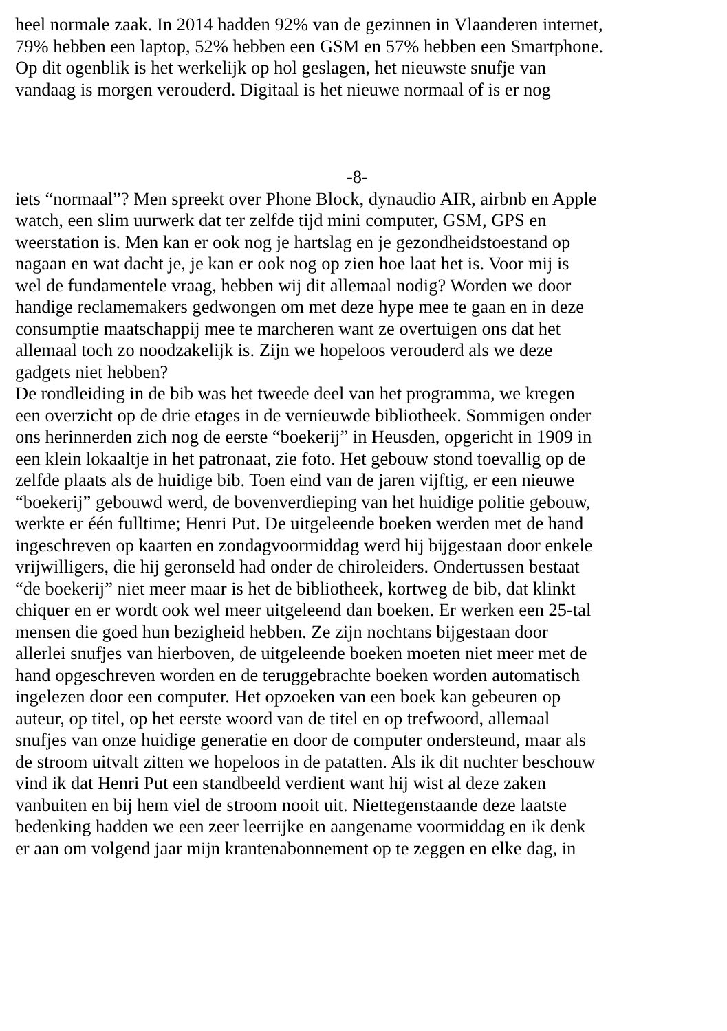heel normale zaak. In 2014 hadden 92% van de gezinnen in Vlaanderen internet,
79% hebben een laptop, 52% hebben een GSM en 57% hebben een Smartphone.
Op dit ogenblik is het werkelijk op hol geslagen, het nieuwste snufje van
vandaag is morgen verouderd. Digitaal is het nieuwe normaal of is er nog
-8-
iets “normaal”? Men spreekt over Phone Block, dynaudio AIR, airbnb en Apple
watch, een slim uurwerk dat ter zelfde tijd mini computer, GSM, GPS en
weerstation is. Men kan er ook nog je hartslag en je gezondheidstoestand op
nagaan en wat dacht je, je kan er ook nog op zien hoe laat het is. Voor mij is
wel de fundamentele vraag, hebben wij dit allemaal nodig? Worden we door
handige reclamemakers gedwongen om met deze hype mee te gaan en in deze
consumptie maatschappij mee te marcheren want ze overtuigen ons dat het
allemaal toch zo noodzakelijk is. Zijn we hopeloos verouderd als we deze
gadgets niet hebben?
De rondleiding in de bib was het tweede deel van het programma, we kregen
een overzicht op de drie etages in de vernieuwde bibliotheek. Sommigen onder
ons herinnerden zich nog de eerste “boekerij” in Heusden, opgericht in 1909 in
een klein lokaaltje in het patronaat, zie foto. Het gebouw stond toevallig op de
zelfde plaats als de huidige bib. Toen eind van de jaren vijftig, er een nieuwe
“boekerij” gebouwd werd, de bovenverdieping van het huidige politie gebouw,
werkte er één fulltime; Henri Put. De uitgeleende boeken werden met de hand
ingeschreven op kaarten en zondagvoormiddag werd hij bijgestaan door enkele
vrijwilligers, die hij geronseld had onder de chiroleiders. Ondertussen bestaat
“de boekerij” niet meer maar is het de bibliotheek, kortweg de bib, dat klinkt
chiquer en er wordt ook wel meer uitgeleend dan boeken. Er werken een 25-tal
mensen die goed hun bezigheid hebben. Ze zijn nochtans bijgestaan door
allerlei snufjes van hierboven, de uitgeleende boeken moeten niet meer met de
hand opgeschreven worden en de teruggebrachte boeken worden automatisch
ingelezen door een computer. Het opzoeken van een boek kan gebeuren op
auteur, op titel, op het eerste woord van de titel en op trefwoord, allemaal
snufjes van onze huidige generatie en door de computer ondersteund, maar als
de stroom uitvalt zitten we hopeloos in de patatten. Als ik dit nuchter beschouw
vind ik dat Henri Put een standbeeld verdient want hij wist al deze zaken
vanbuiten en bij hem viel de stroom nooit uit. Niettegenstaande deze laatste
bedenking hadden we een zeer leerrijke en aangename voormiddag en ik denk
er aan om volgend jaar mijn krantenabonnement op te zeggen en elke dag, in